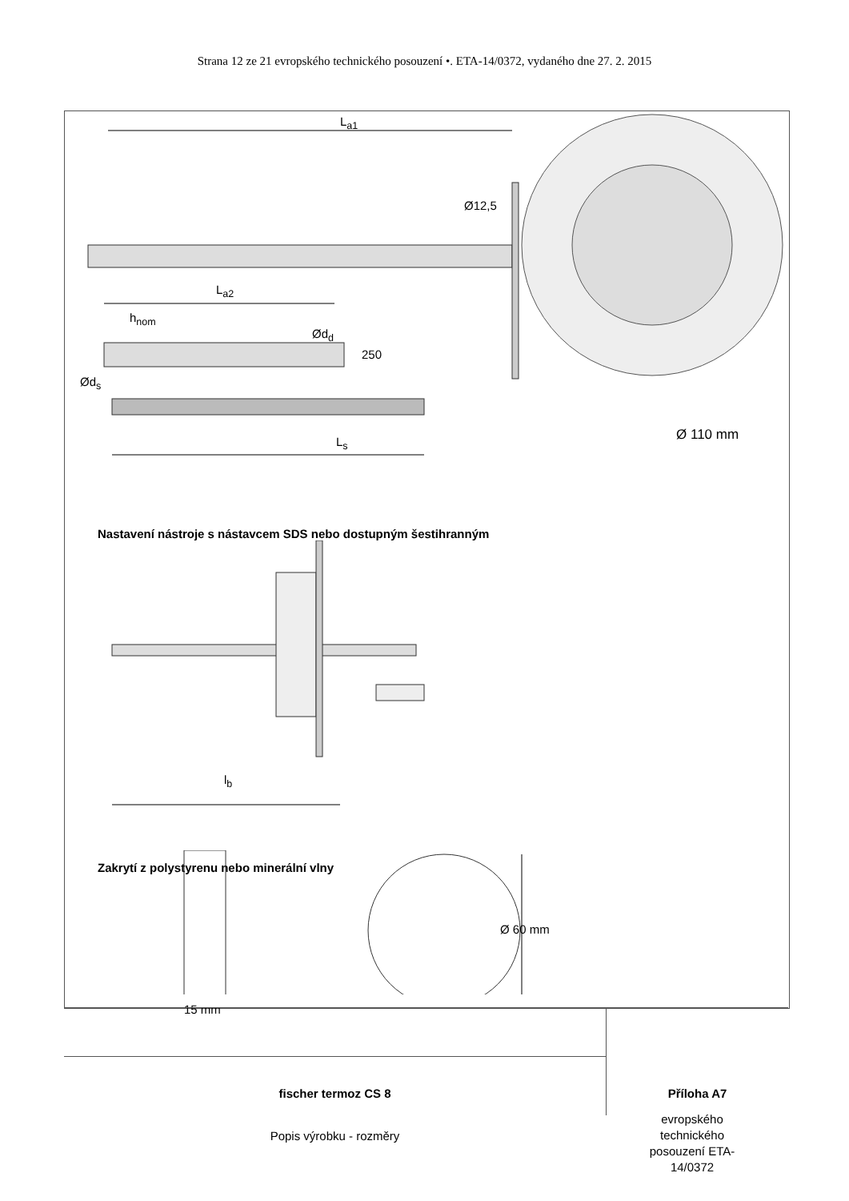Strana 12 ze 21 evropského technického posouzení •. ETA-14/0372, vydaného dne 27. 2. 2015
L<sub>a1</sub>
Ø12,5
L<sub>a2</sub>
h<sub>nom</sub>
Ød<sub>d</sub>
250
Ød<sub>s</sub>
L<sub>s</sub> Ø 110 mm
Nastavení nástroje s nástavcem SDS nebo dostupným šestihranným
l<sub>b</sub>
Zakrytí z polystyrenu nebo minerální vlny
Ø 60 mm
15 mm
fischer termoz CS 8
Příloha A7
Popis výrobku - rozměry
evropského technického posouzení ETA-14/0372